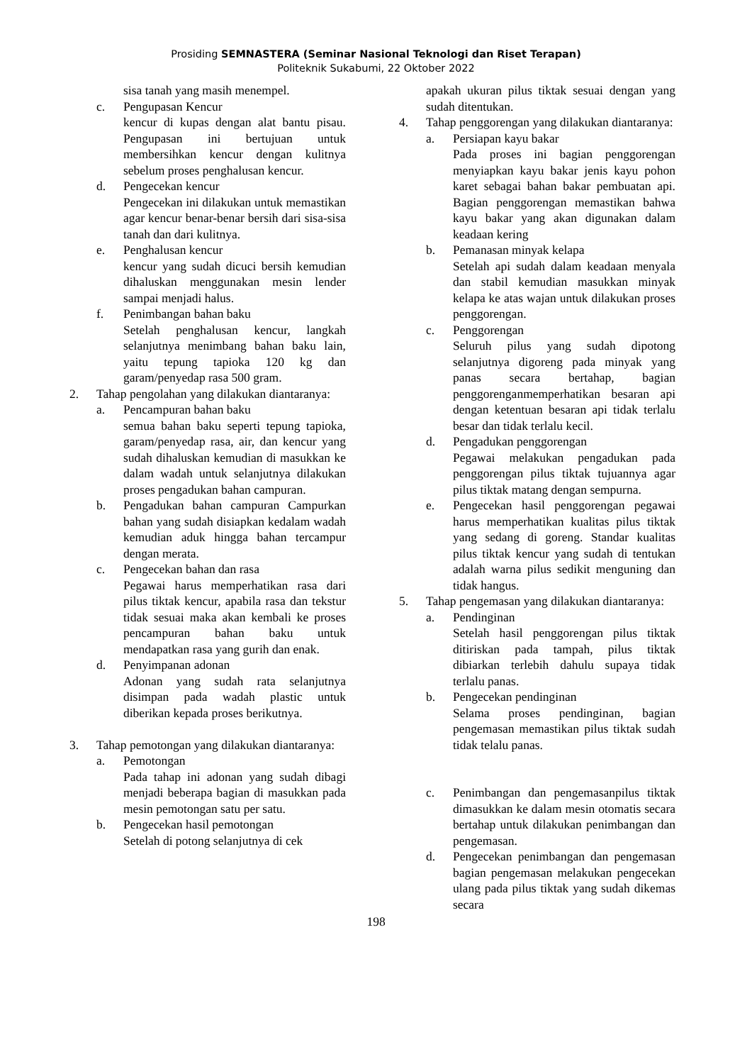Prosiding SEMNASTERA (Seminar Nasional Teknologi dan Riset Terapan)
Politeknik Sukabumi, 22 Oktober 2022
sisa tanah yang masih menempel.
c. Pengupasan Kencur
kencur di kupas dengan alat bantu pisau. Pengupasan ini bertujuan untuk membersihkan kencur dengan kulitnya sebelum proses penghalusan kencur.
d. Pengecekan kencur
Pengecekan ini dilakukan untuk memastikan agar kencur benar-benar bersih dari sisa-sisa tanah dan dari kulitnya.
e. Penghalusan kencur
kencur yang sudah dicuci bersih kemudian dihaluskan menggunakan mesin lender sampai menjadi halus.
f. Penimbangan bahan baku
Setelah penghalusan kencur, langkah selanjutnya menimbang bahan baku lain, yaitu tepung tapioka 120 kg dan garam/penyedap rasa 500 gram.
2. Tahap pengolahan yang dilakukan diantaranya:
a. Pencampuran bahan baku
semua bahan baku seperti tepung tapioka, garam/penyedap rasa, air, dan kencur yang sudah dihaluskan kemudian di masukkan ke dalam wadah untuk selanjutnya dilakukan proses pengadukan bahan campuran.
b. Pengadukan bahan campuran Campurkan bahan yang sudah disiapkan kedalam wadah kemudian aduk hingga bahan tercampur dengan merata.
c. Pengecekan bahan dan rasa
Pegawai harus memperhatikan rasa dari pilus tiktak kencur, apabila rasa dan tekstur tidak sesuai maka akan kembali ke proses pencampuran bahan baku untuk mendapatkan rasa yang gurih dan enak.
d. Penyimpanan adonan
Adonan yang sudah rata selanjutnya disimpan pada wadah plastic untuk diberikan kepada proses berikutnya.
3. Tahap pemotongan yang dilakukan diantaranya:
a. Pemotongan
Pada tahap ini adonan yang sudah dibagi menjadi beberapa bagian di masukkan pada mesin pemotongan satu per satu.
b. Pengecekan hasil pemotongan
Setelah di potong selanjutnya di cek
apakah ukuran pilus tiktak sesuai dengan yang sudah ditentukan.
4. Tahap penggorengan yang dilakukan diantaranya:
a. Persiapan kayu bakar
Pada proses ini bagian penggorengan menyiapkan kayu bakar jenis kayu pohon karet sebagai bahan bakar pembuatan api. Bagian penggorengan memastikan bahwa kayu bakar yang akan digunakan dalam keadaan kering
b. Pemanasan minyak kelapa
Setelah api sudah dalam keadaan menyala dan stabil kemudian masukkan minyak kelapa ke atas wajan untuk dilakukan proses penggorengan.
c. Penggorengan
Seluruh pilus yang sudah dipotong selanjutnya digoreng pada minyak yang panas secara bertahap, bagian penggorenganmemperhatikan besaran api dengan ketentuan besaran api tidak terlalu besar dan tidak terlalu kecil.
d. Pengadukan penggorengan
Pegawai melakukan pengadukan pada penggorengan pilus tiktak tujuannya agar pilus tiktak matang dengan sempurna.
e. Pengecekan hasil penggorengan pegawai harus memperhatikan kualitas pilus tiktak yang sedang di goreng. Standar kualitas pilus tiktak kencur yang sudah di tentukan adalah warna pilus sedikit menguning dan tidak hangus.
5. Tahap pengemasan yang dilakukan diantaranya:
a. Pendinginan
Setelah hasil penggorengan pilus tiktak ditiriskan pada tampah, pilus tiktak dibiarkan terlebih dahulu supaya tidak terlalu panas.
b. Pengecekan pendinginan
Selama proses pendinginan, bagian pengemasan memastikan pilus tiktak sudah tidak telalu panas.
c. Penimbangan dan pengemasanpilus tiktak dimasukkan ke dalam mesin otomatis secara bertahap untuk dilakukan penimbangan dan pengemasan.
d. Pengecekan penimbangan dan pengemasan bagian pengemasan melakukan pengecekan ulang pada pilus tiktak yang sudah dikemas secara
198